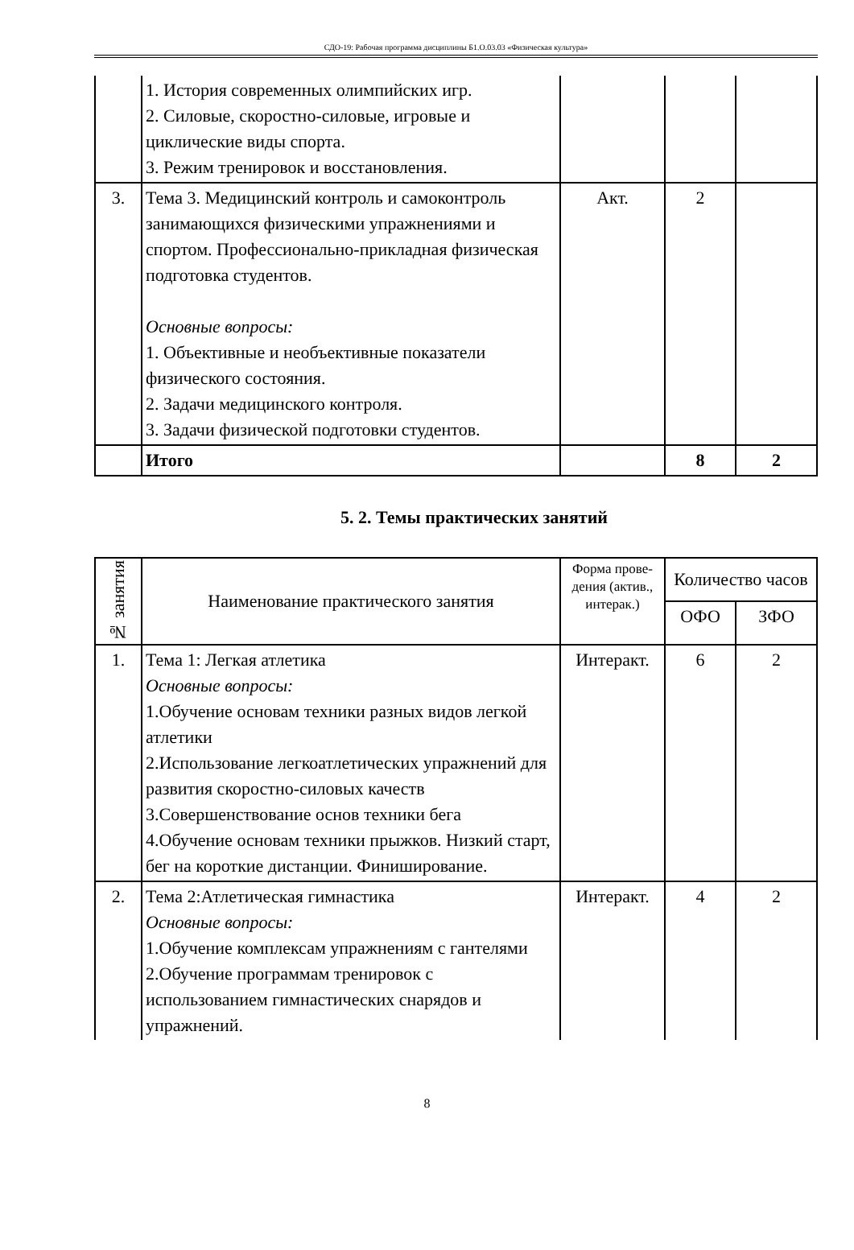СДО-19: Рабочая программа дисциплины Б1.О.03.03 «Физическая культура»
| | 1. История современных олимпийских игр. 2. Силовые, скоростно-силовые, игровые и циклические виды спорта. 3. Режим тренировок и восстановления. | | | |
| 3. | Тема 3. Медицинский контроль и самоконтроль занимающихся физическими упражнениями и спортом. Профессионально-прикладная физическая подготовка студентов. Основные вопросы: 1. Объективные и необъективные показатели физического состояния. 2. Задачи медицинского контроля. 3. Задачи физической подготовки студентов. | Акт. | 2 | |
| | Итого | | 8 | 2 |
5. 2. Темы практических занятий
| № занятия | Наименование практического занятия | Форма прове-дения (актив., интерак.) | Количество часов | |
| --- | --- | --- | --- | --- |
| | | | ОФО | ЗФО |
| 1. | Тема 1: Легкая атлетика Основные вопросы: 1.Обучение основам техники разных видов легкой атлетики 2.Использование легкоатлетических упражнений для развития скоростно-силовых качеств 3.Совершенствование основ техники бега 4.Обучение основам техники прыжков. Низкий старт, бег на короткие дистанции. Финиширование. | Интеракт. | 6 | 2 |
| 2. | Тема 2:Атлетическая гимнастика Основные вопросы: 1.Обучение комплексам упражнениям с гантелями 2.Обучение программам тренировок с использованием гимнастических снарядов и упражнений. | Интеракт. | 4 | 2 |
8